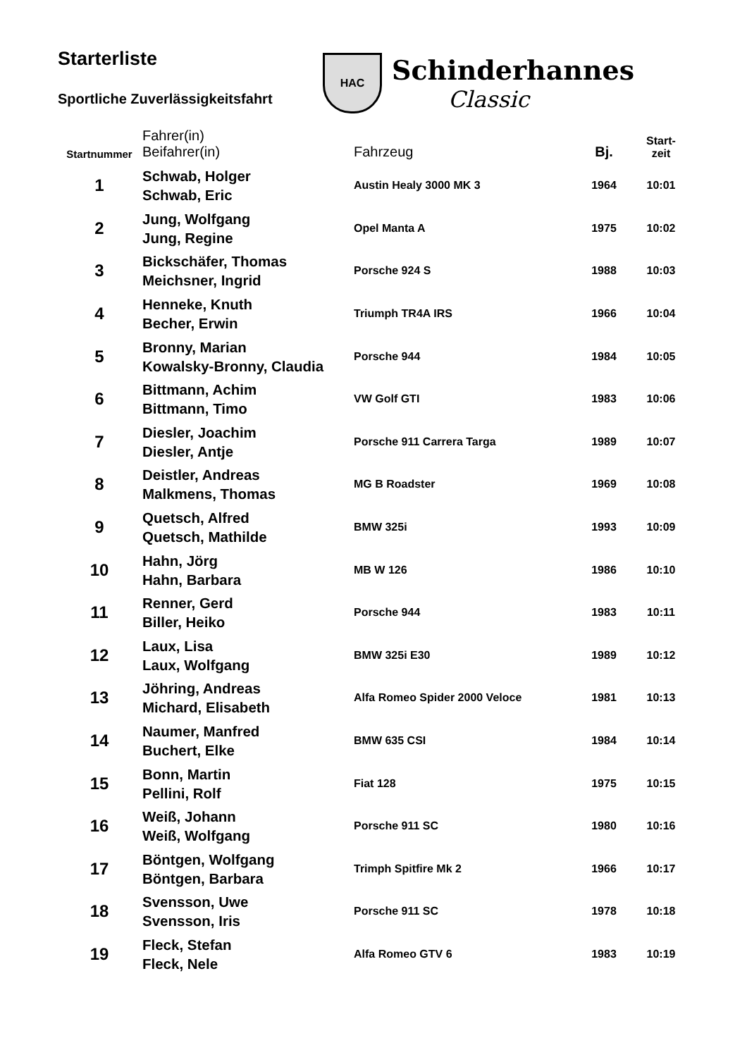Starterliste
Sportliche Zuverlässigkeitsfahrt
HAC
Schinderhannes
Classic
| Startnummer | Fahrer(in) Beifahrer(in) | Fahrzeug | Bj. | Start- zeit |
| --- | --- | --- | --- | --- |
| 1 | Schwab, Holger Schwab, Eric | Austin Healy 3000 MK 3 | 1964 | 10:01 |
| 2 | Jung, Wolfgang Jung, Regine | Opel Manta A | 1975 | 10:02 |
| 3 | Bickschäfer, Thomas Meichsner, Ingrid | Porsche 924 S | 1988 | 10:03 |
| 4 | Henneke, Knuth Becher, Erwin | Triumph TR4A IRS | 1966 | 10:04 |
| 5 | Bronny, Marian Kowalsky-Bronny, Claudia | Porsche 944 | 1984 | 10:05 |
| 6 | Bittmann, Achim Bittmann, Timo | VW Golf GTI | 1983 | 10:06 |
| 7 | Diesler, Joachim Diesler, Antje | Porsche 911 Carrera Targa | 1989 | 10:07 |
| 8 | Deistler, Andreas Malkmens, Thomas | MG B Roadster | 1969 | 10:08 |
| 9 | Quetsch, Alfred Quetsch, Mathilde | BMW 325i | 1993 | 10:09 |
| 10 | Hahn, Jörg Hahn, Barbara | MB W 126 | 1986 | 10:10 |
| 11 | Renner, Gerd Biller, Heiko | Porsche 944 | 1983 | 10:11 |
| 12 | Laux, Lisa Laux, Wolfgang | BMW 325i E30 | 1989 | 10:12 |
| 13 | Jöhring, Andreas Michard, Elisabeth | Alfa Romeo Spider 2000 Veloce | 1981 | 10:13 |
| 14 | Naumer, Manfred Buchert, Elke | BMW 635 CSI | 1984 | 10:14 |
| 15 | Bonn, Martin Pellini, Rolf | Fiat 128 | 1975 | 10:15 |
| 16 | Weiß, Johann Weiß, Wolfgang | Porsche 911 SC | 1980 | 10:16 |
| 17 | Böntgen, Wolfgang Böntgen, Barbara | Trimph Spitfire Mk 2 | 1966 | 10:17 |
| 18 | Svensson, Uwe Svensson, Iris | Porsche 911 SC | 1978 | 10:18 |
| 19 | Fleck, Stefan Fleck, Nele | Alfa Romeo GTV 6 | 1983 | 10:19 |